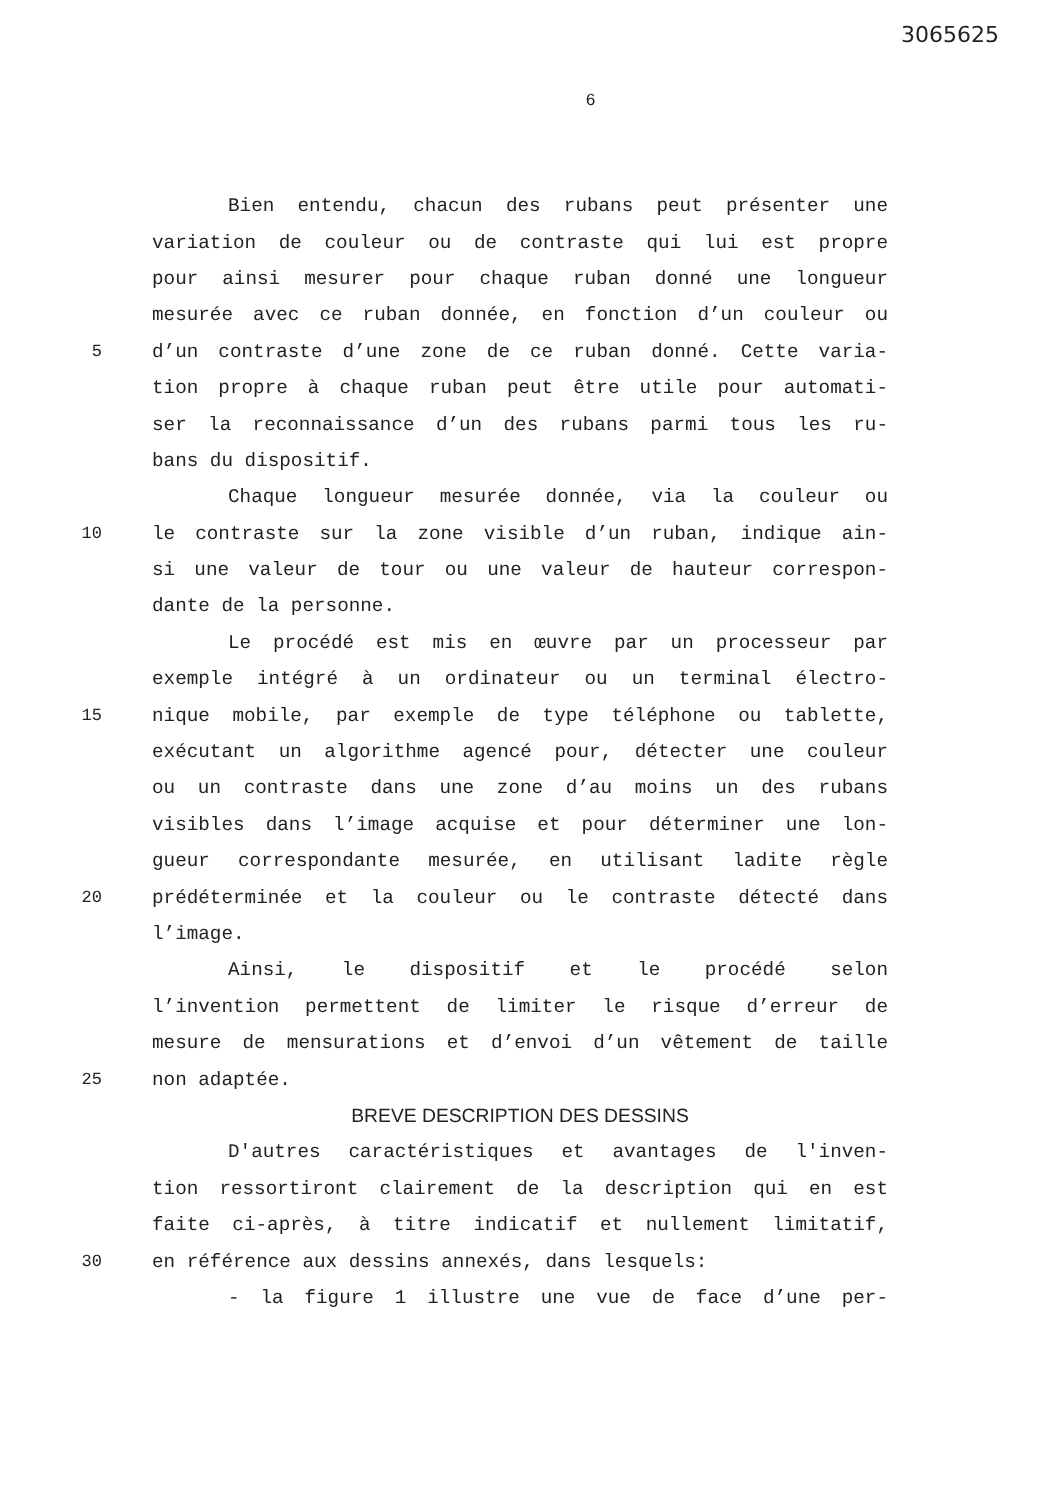3065625
6
Bien entendu, chacun des rubans peut présenter une
variation de couleur ou de contraste qui lui est propre
pour ainsi mesurer pour chaque ruban donné une longueur
mesurée avec ce ruban donnée, en fonction d’un couleur ou
5 d’un contraste d’une zone de ce ruban donné. Cette varia-
tion propre à chaque ruban peut être utile pour automati-
ser la reconnaissance d’un des rubans parmi tous les ru-
bans du dispositif.
Chaque longueur mesurée donnée, via la couleur ou
10 le contraste sur la zone visible d’un ruban, indique ain-
si une valeur de tour ou une valeur de hauteur correspon-
dante de la personne.
Le procédé est mis en œuvre par un processeur par
exemple intégré à un ordinateur ou un terminal électro-
15 nique mobile, par exemple de type téléphone ou tablette,
exécutant un algorithme agencé pour, détecter une couleur
ou un contraste dans une zone d’au moins un des rubans
visibles dans l’image acquise et pour déterminer une lon-
gueur correspondante mesurée, en utilisant ladite règle
20 prédéterminée et la couleur ou le contraste détecté dans
l’image.
Ainsi, le dispositif et le procédé selon
l’invention permettent de limiter le risque d’erreur de
mesure de mensurations et d’envoi d’un vêtement de taille
25 non adaptée.
BREVE DESCRIPTION DES DESSINS
D'autres caractéristiques et avantages de l'inven-
tion ressortiront clairement de la description qui en est
faite ci-après, à titre indicatif et nullement limitatif,
30 en référence aux dessins annexés, dans lesquels:
- la figure 1 illustre une vue de face d’une per-